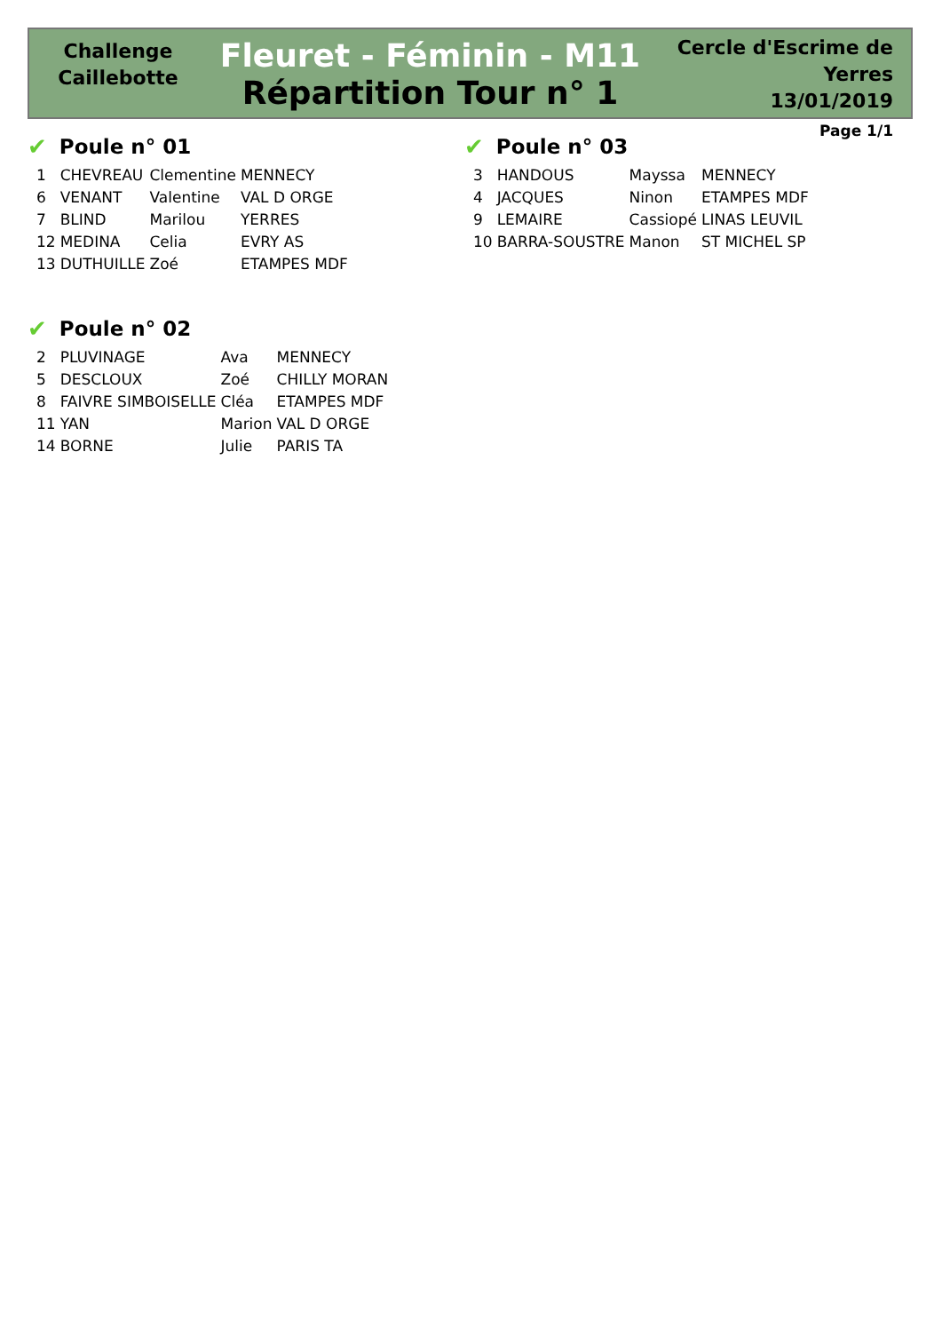Challenge
Caillebotte
Fleuret - Féminin - M11
Répartition Tour n° 1
Cercle d'Escrime de Yerres
13/01/2019
Page 1/1
✔ Poule n° 01
| 1 | CHEVREAU | Clementine | MENNECY |
| 6 | VENANT | Valentine | VAL D ORGE |
| 7 | BLIND | Marilou | YERRES |
| 12 | MEDINA | Celia | EVRY AS |
| 13 | DUTHUILLE | Zoé | ETAMPES MDF |
✔ Poule n° 02
| 2 | PLUVINAGE | Ava | MENNECY |
| 5 | DESCLOUX | Zoé | CHILLY MORAN |
| 8 | FAIVRE SIMBOISELLE | Cléa | ETAMPES MDF |
| 11 | YAN | Marion | VAL D ORGE |
| 14 | BORNE | Julie | PARIS TA |
✔ Poule n° 03
| 3 | HANDOUS | Mayssa | MENNECY |
| 4 | JACQUES | Ninon | ETAMPES MDF |
| 9 | LEMAIRE | Cassiopé | LINAS LEUVIL |
| 10 | BARRA-SOUSTRE | Manon | ST MICHEL SP |